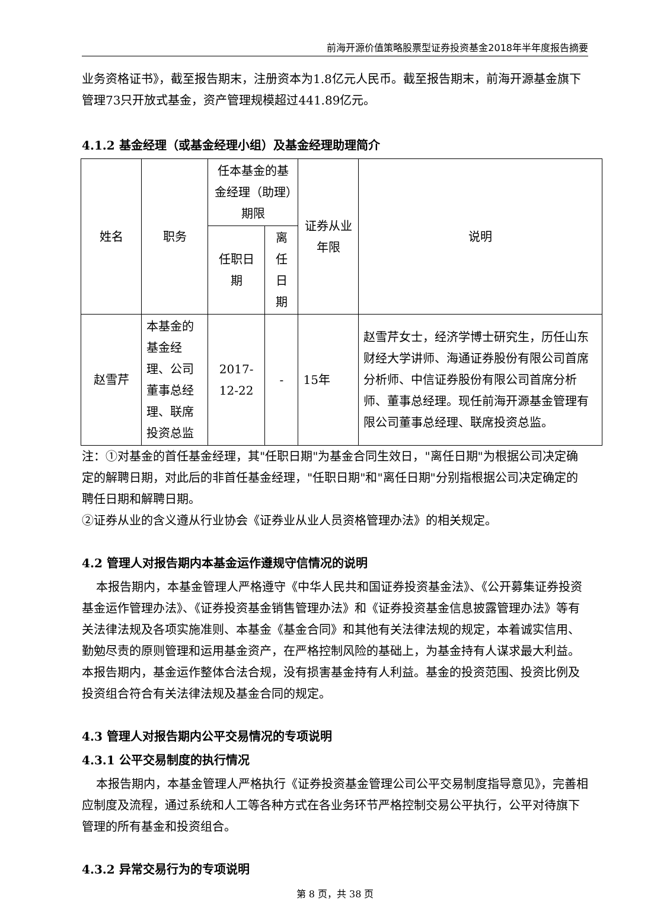前海开源价值策略股票型证券投资基金2018年半年度报告摘要
业务资格证书》，截至报告期末，注册资本为1.8亿元人民币。截至报告期末，前海开源基金旗下管理73只开放式基金，资产管理规模超过441.89亿元。
4.1.2 基金经理（或基金经理小组）及基金经理助理简介
| 姓名 | 职务 | 任本基金的基金经理（助理）期限 | | 证券从业年限 | 说明 |
| --- | --- | --- | --- | --- | --- |
| | | 任职日期 | 离任日期 | | |
| 赵雪芹 | 本基金的基金经理、公司董事总经理、联席投资总监 | 2017-12-22 | - | 15年 | 赵雪芹女士，经济学博士研究生，历任山东财经大学讲师、海通证券股份有限公司首席分析师、中信证券股份有限公司首席分析师、董事总经理。现任前海开源基金管理有限公司董事总经理、联席投资总监。 |
注：①对基金的首任基金经理，其"任职日期"为基金合同生效日，"离任日期"为根据公司决定确定的解聘日期，对此后的非首任基金经理，"任职日期"和"离任日期"分别指根据公司决定确定的聘任日期和解聘日期。
②证券从业的含义遵从行业协会《证券业从业人员资格管理办法》的相关规定。
4.2 管理人对报告期内本基金运作遵规守信情况的说明
本报告期内，本基金管理人严格遵守《中华人民共和国证券投资基金法》、《公开募集证券投资基金运作管理办法》、《证券投资基金销售管理办法》和《证券投资基金信息披露管理办法》等有关法律法规及各项实施准则、本基金《基金合同》和其他有关法律法规的规定，本着诚实信用、勤勉尽责的原则管理和运用基金资产，在严格控制风险的基础上，为基金持有人谋求最大利益。本报告期内，基金运作整体合法合规，没有损害基金持有人利益。基金的投资范围、投资比例及投资组合符合有关法律法规及基金合同的规定。
4.3 管理人对报告期内公平交易情况的专项说明
4.3.1 公平交易制度的执行情况
本报告期内，本基金管理人严格执行《证券投资基金管理公司公平交易制度指导意见》，完善相应制度及流程，通过系统和人工等各种方式在各业务环节严格控制交易公平执行，公平对待旗下管理的所有基金和投资组合。
4.3.2 异常交易行为的专项说明
第 8 页，共 38 页